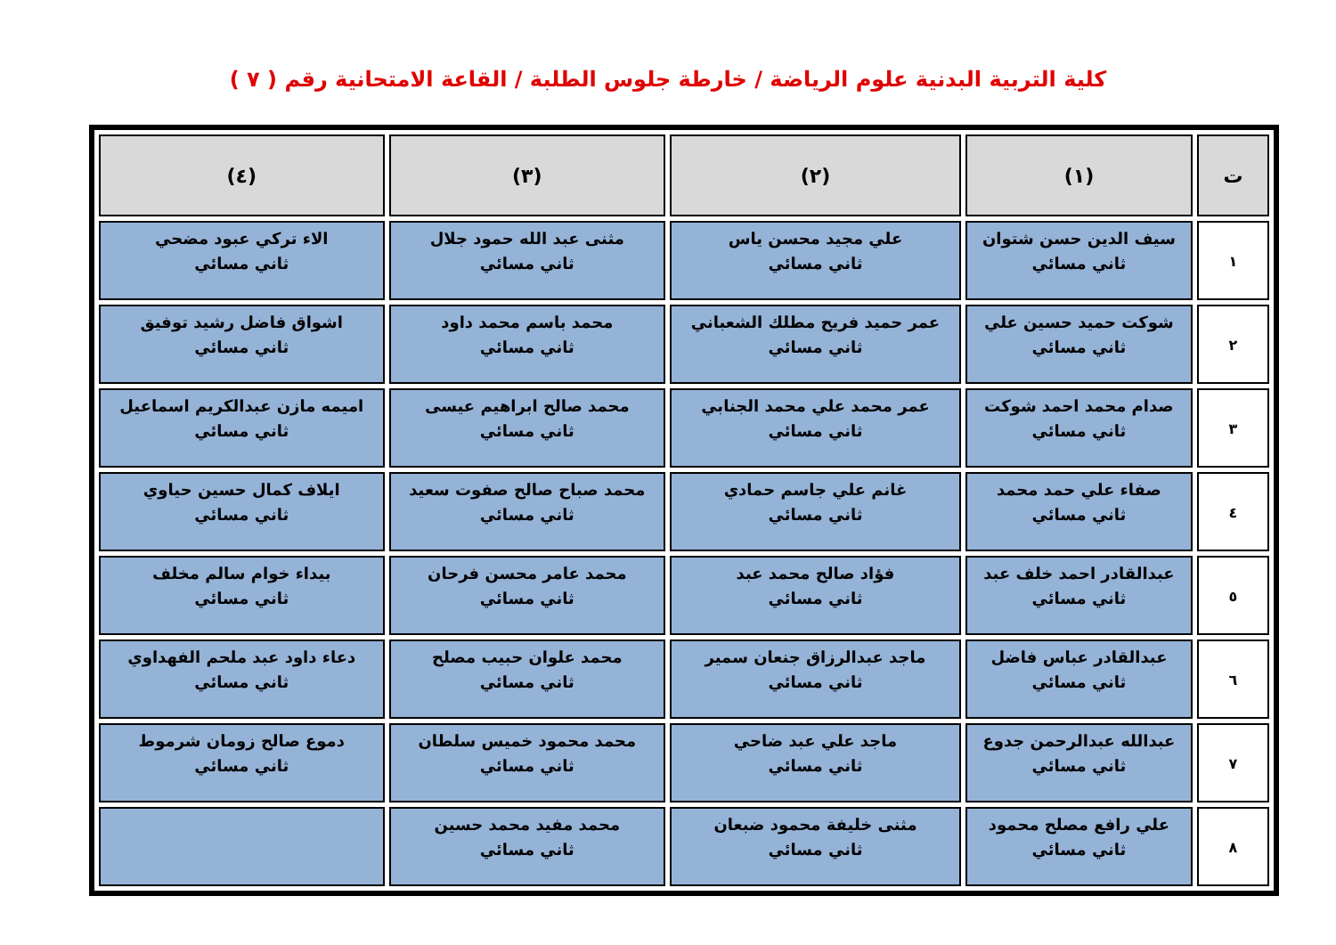كلية التربية البدنية علوم الرياضة / خارطة جلوس الطلبة / القاعة الامتحانية رقم ( ٧ )
| ت | (١) | (٢) | (٣) | (٤) |
| --- | --- | --- | --- | --- |
| ١ | سيف الدين حسن شتوان ثاني مسائي | علي مجيد محسن ياس ثاني مسائي | مثنى عبد الله حمود جلال ثاني مسائي | الاء تركي عبود مضحي ثاني مسائي |
| ٢ | شوكت حميد حسين علي ثاني مسائي | عمر حميد فريح مطلك الشعباني ثاني مسائي | محمد باسم محمد داود ثاني مسائي | اشواق فاضل رشيد توفيق ثاني مسائي |
| ٣ | صدام محمد احمد شوكت ثاني مسائي | عمر محمد علي محمد الجنابي ثاني مسائي | محمد صالح ابراهيم عيسى ثاني مسائي | اميمه مازن عبدالكريم اسماعيل ثاني مسائي |
| ٤ | صفاء علي حمد محمد ثاني مسائي | غانم علي جاسم حمادي ثاني مسائي | محمد صباح صالح صفوت سعيد ثاني مسائي | ايلاف كمال حسين حياوي ثاني مسائي |
| ٥ | عبدالقادر احمد خلف عبد ثاني مسائي | فؤاد صالح محمد عبد ثاني مسائي | محمد عامر محسن فرحان ثاني مسائي | بيداء خوام سالم مخلف ثاني مسائي |
| ٦ | عبدالقادر عباس فاضل ثاني مسائي | ماجد عبدالرزاق جنعان سمير ثاني مسائي | محمد علوان حبيب مصلح ثاني مسائي | دعاء داود عبد ملحم الفهداوي ثاني مسائي |
| ٧ | عبدالله عبدالرحمن جدوع ثاني مسائي | ماجد علي عبد ضاحي ثاني مسائي | محمد محمود خميس سلطان ثاني مسائي | دموع صالح زومان شرموط ثاني مسائي |
| ٨ | علي رافع مصلح محمود ثاني مسائي | مثنى خليفة محمود ضبعان ثاني مسائي | محمد مفيد محمد حسين ثاني مسائي | |